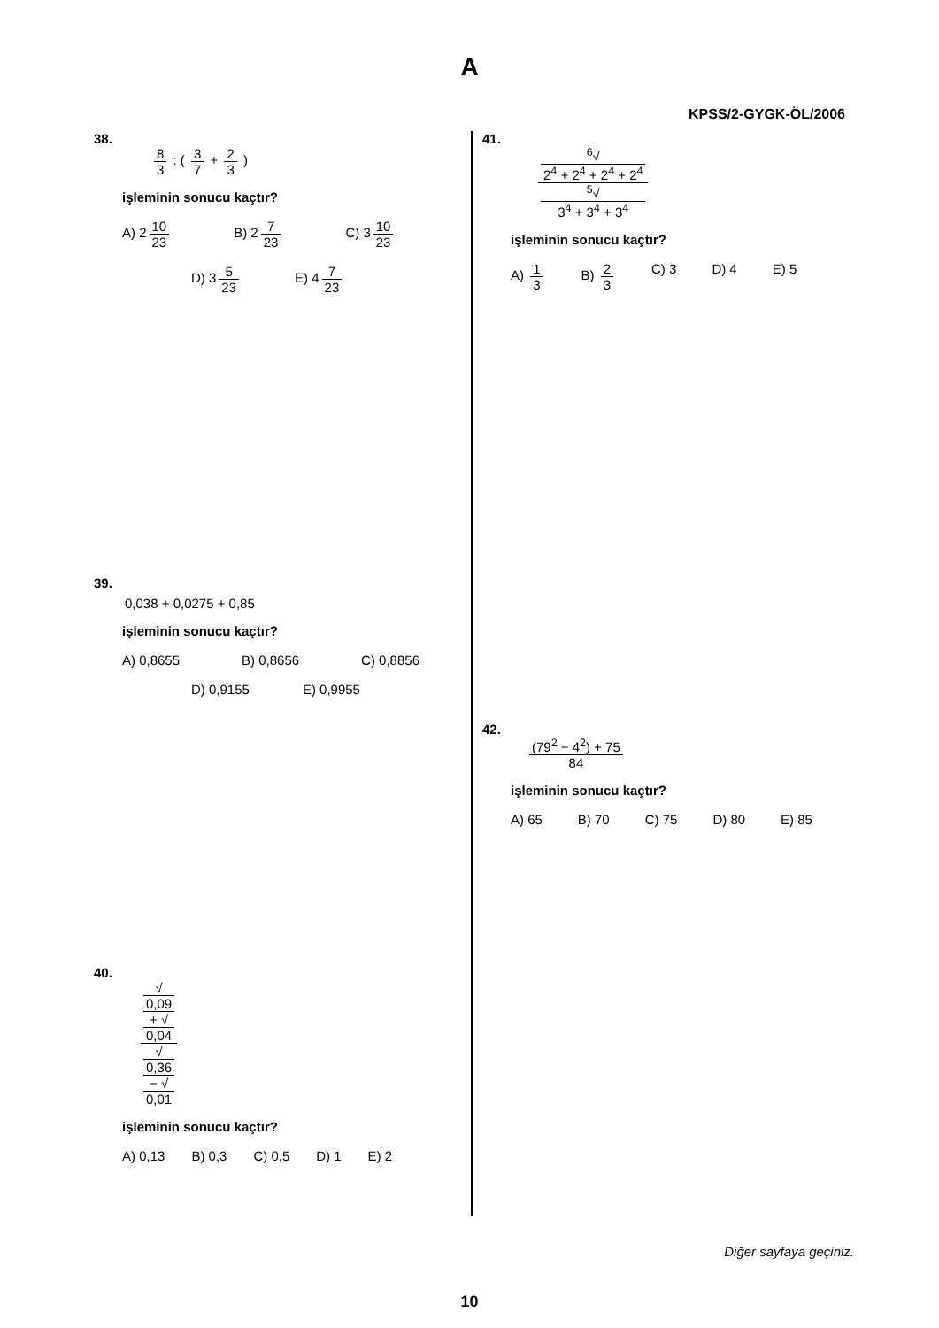A
KPSS/2-GYGK-ÖL/2006
38.
8 3 : ( 3 7 + 2 3 )
işleminin sonucu kaçtır?
A) 2 10 23 B) 2 7 23 C) 3 10 23
D) 3 5 23 E) 4 7 23
39.
0,038 + 0,0275 + 0,85
işleminin sonucu kaçtır?
A) 0,8655 B) 0,8656 C) 0,8856
D) 0,9155 E) 0,9955
40.
√
0,09
+ √
0,04 √
0,36
− √
0,01
işleminin sonucu kaçtır?
A) 0,13 B) 0,3 C) 0,5 D) 1 E) 2
41.
<sup>6</sup>√
2<sup>4</sup> + 2<sup>4</sup> + 2<sup>4</sup> + 2<sup>4</sup><sup>5</sup>√
3<sup>4</sup> + 3<sup>4</sup> + 3<sup>4</sup>
işleminin sonucu kaçtır?
A) 1 3 B) 2 3 C) 3 D) 4 E) 5
42.
(79<sup>2</sup> − 4<sup>2</sup>) + 75 84
işleminin sonucu kaçtır?
A) 65 B) 70 C) 75 D) 80 E) 85
Diğer sayfaya geçiniz.
10